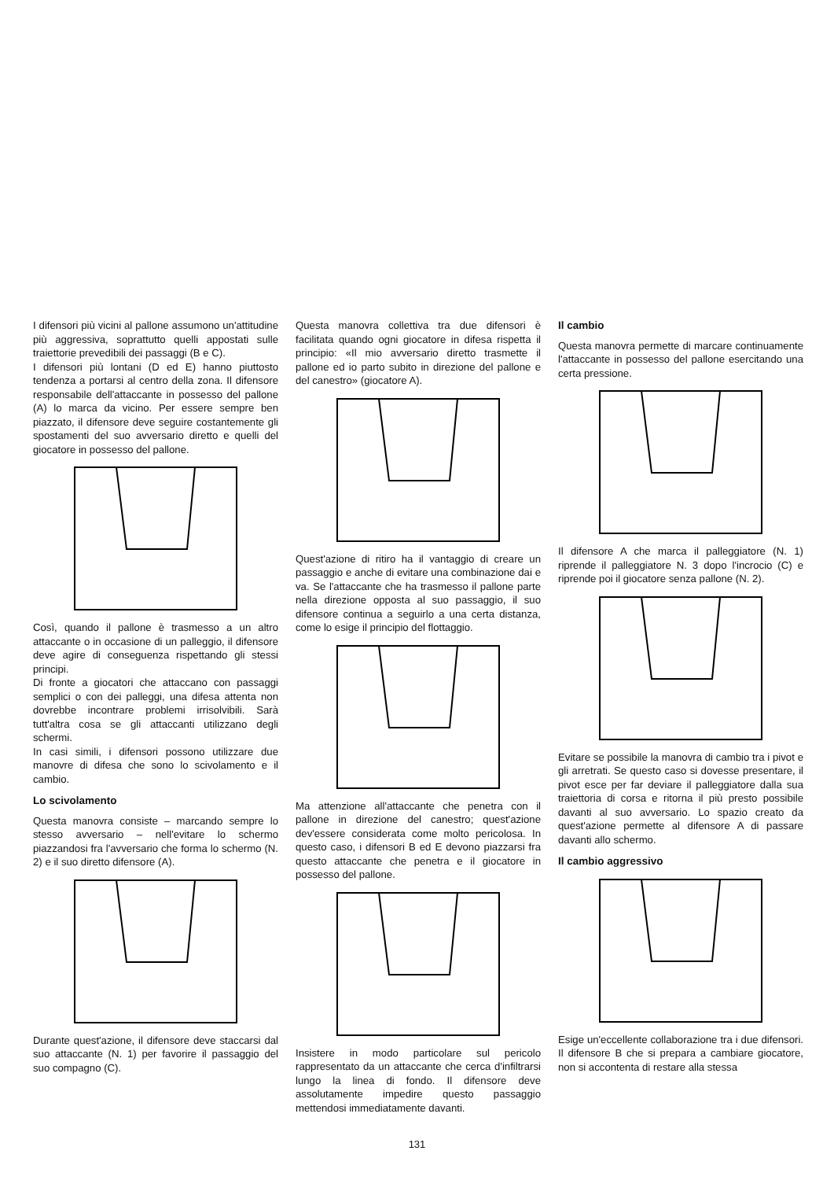I difensori più vicini al pallone assumono un'attitudine più aggressiva, soprattutto quelli appostati sulle traiettorie prevedibili dei passaggi (B e C).
I difensori più lontani (D ed E) hanno piuttosto tendenza a portarsi al centro della zona. Il difensore responsabile dell'attaccante in possesso del pallone (A) lo marca da vicino. Per essere sempre ben piazzato, il difensore deve seguire costantemente gli spostamenti del suo avversario diretto e quelli del giocatore in possesso del pallone.
Così, quando il pallone è trasmesso a un altro attaccante o in occasione di un palleggio, il difensore deve agire di conseguenza rispettando gli stessi principi.
Di fronte a giocatori che attaccano con passaggi semplici o con dei palleggi, una difesa attenta non dovrebbe incontrare problemi irrisolvibili. Sarà tutt'altra cosa se gli attaccanti utilizzano degli schermi.
In casi simili, i difensori possono utilizzare due manovre di difesa che sono lo scivolamento e il cambio.
Lo scivolamento
Questa manovra consiste – marcando sempre lo stesso avversario – nell'evitare lo schermo piazzandosi fra l'avversario che forma lo schermo (N. 2) e il suo diretto difensore (A).
Durante quest'azione, il difensore deve staccarsi dal suo attaccante (N. 1) per favorire il passaggio del suo compagno (C).
Questa manovra collettiva tra due difensori è facilitata quando ogni giocatore in difesa rispetta il principio: «Il mio avversario diretto trasmette il pallone ed io parto subito in direzione del pallone e del canestro» (giocatore A).
Quest'azione di ritiro ha il vantaggio di creare un passaggio e anche di evitare una combinazione dai e va. Se l'attaccante che ha trasmesso il pallone parte nella direzione opposta al suo passaggio, il suo difensore continua a seguirlo a una certa distanza, come lo esige il principio del flottaggio.
Ma attenzione all'attaccante che penetra con il pallone in direzione del canestro; quest'azione dev'essere considerata come molto pericolosa. In questo caso, i difensori B ed E devono piazzarsi fra questo attaccante che penetra e il giocatore in possesso del pallone.
Insistere in modo particolare sul pericolo rappresentato da un attaccante che cerca d'infiltrarsi lungo la linea di fondo. Il difensore deve assolutamente impedire questo passaggio mettendosi immediatamente davanti.
Il cambio
Questa manovra permette di marcare continuamente l'attaccante in possesso del pallone esercitando una certa pressione.
Il difensore A che marca il palleggiatore (N. 1) riprende il palleggiatore N. 3 dopo l'incrocio (C) e riprende poi il giocatore senza pallone (N. 2).
Evitare se possibile la manovra di cambio tra i pivot e gli arretrati. Se questo caso si dovesse presentare, il pivot esce per far deviare il palleggiatore dalla sua traiettoria di corsa e ritorna il più presto possibile davanti al suo avversario. Lo spazio creato da quest'azione permette al difensore A di passare davanti allo schermo.
Il cambio aggressivo
Esige un'eccellente collaborazione tra i due difensori. Il difensore B che si prepara a cambiare giocatore, non si accontenta di restare alla stessa
131